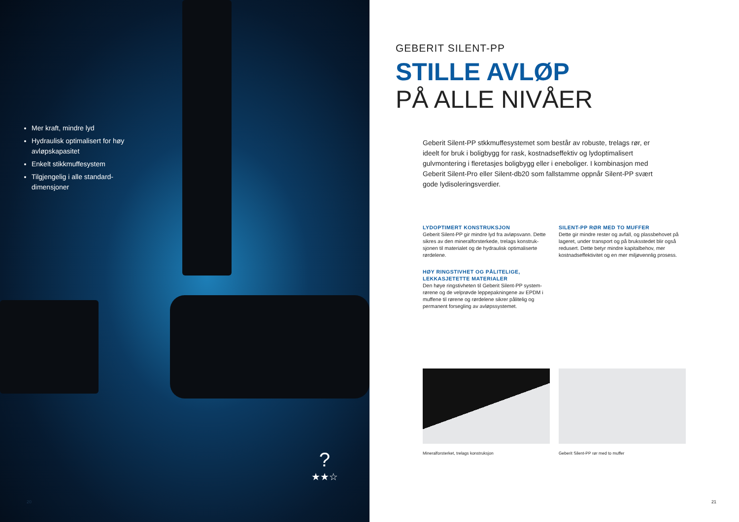Mer kraft, mindre lyd
Hydraulisk optimalisert for høy avløpskapasitet
Enkelt stikkmuffesystem
Tilgjengelig i alle standard-dimensjoner
?
★★☆
20
GEBERIT SILENT-PP
STILLE AVLØP
PÅ ALLE NIVÅER
Geberit Silent-PP stkkmuffesystemet som består av robuste, trelags rør, er ideelt for bruk i boligbygg for rask, kostnadseffektiv og lydoptimalisert gulvmontering i fleretasjes boligbygg eller i eneboliger. I kombinasjon med Geberit Silent-Pro eller Silent-db20 som fallstamme oppnår Silent-PP svært gode lydisoleringsverdier.
LYDOPTIMERT KONSTRUKSJON
Geberit Silent-PP gir mindre lyd fra avløpsvann. Dette sikres av den mineralforsterkede, trelags konstruk-sjonen til materialet og de hydraulisk optimaliserte rørdelene.
HØY RINGSTIVHET OG PÅLITELIGE, LEKKASJETETTE MATERIALER
Den høye ringstivheten til Geberit Silent-PP system-rørene og de velprøvde leppepakningene av EPDM i muffene til rørene og rørdelene sikrer pålitelig og permanent forsegling av avløpssystemet.
SILENT-PP RØR MED TO MUFFER
Dette gir mindre rester og avfall, og plassbehovet på lageret, under transport og på bruksstedet blir også redusert. Dette betyr mindre kapitalbehov, mer kostnadseffektivitet og en mer miljøvennlig prosess.
Mineralforsterket, trelags konstruksjon Geberit Silent-PP rør med to muffer
21